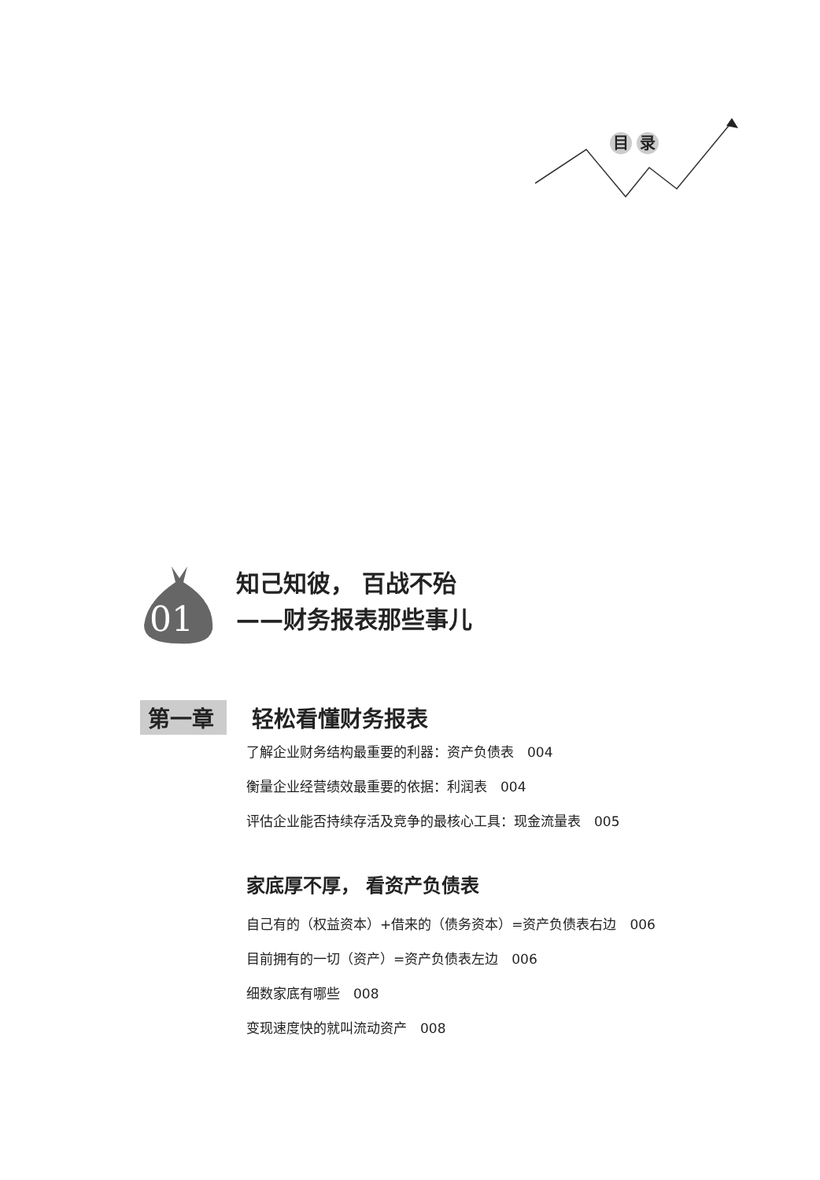目 录
01
知己知彼， 百战不殆
——财务报表那些事儿
第一章 轻松看懂财务报表
了解企业财务结构最重要的利器：资产负债表　004
衡量企业经营绩效最重要的依据：利润表　004
评估企业能否持续存活及竞争的最核心工具：现金流量表　005
家底厚不厚， 看资产负债表
自己有的（权益资本）+借来的（债务资本）=资产负债表右边　006
目前拥有的一切（资产）=资产负债表左边　006
细数家底有哪些　008
变现速度快的就叫流动资产　008